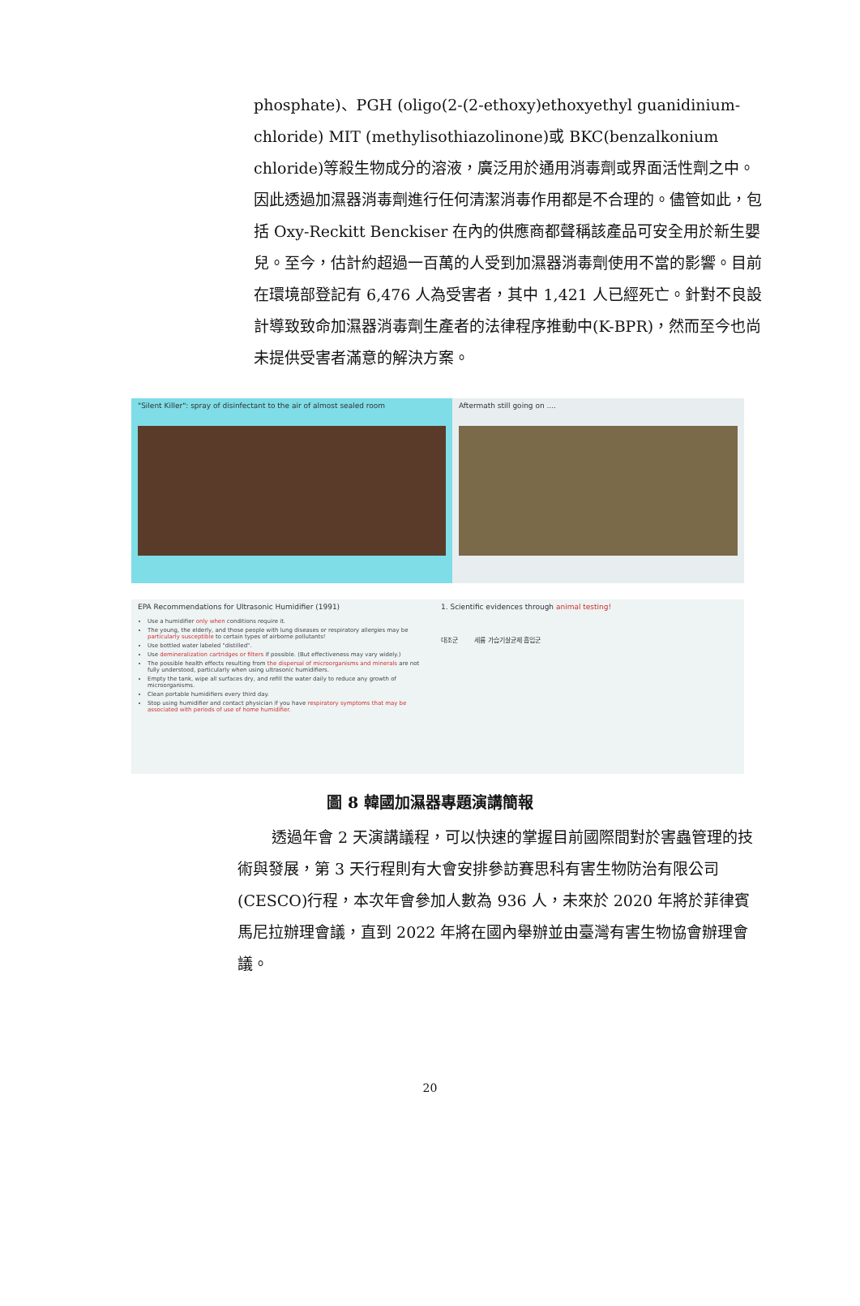phosphate)、PGH (oligo(2-(2-ethoxy)ethoxyethyl guanidinium-chloride) MIT (methylisothiazolinone)或 BKC(benzalkonium chloride)等殺生物成分的溶液，廣泛用於通用消毒劑或界面活性劑之中。因此透過加濕器消毒劑進行任何清潔消毒作用都是不合理的。儘管如此，包括 Oxy-Reckitt Benckiser 在內的供應商都聲稱該產品可安全用於新生嬰兒。至今，估計約超過一百萬的人受到加濕器消毒劑使用不當的影響。目前在環境部登記有 6,476 人為受害者，其中 1,421 人已經死亡。針對不良設計導致致命加濕器消毒劑生產者的法律程序推動中(K-BPR)，然而至今也尚未提供受害者滿意的解決方案。
"Silent Killer": spray of disinfectant to the air of almost sealed room Aftermath still going on ....
EPA Recommendations for Ultrasonic Humidifier (1991)
Use a humidifier only when conditions require it.
The young, the elderly, and those people with lung diseases or respiratory allergies may be particularly susceptible to certain types of airborne pollutants!
Use bottled water labeled "distilled".
Use demineralization cartridges or filters if possible. (But effectiveness may vary widely.)
The possible health effects resulting from the dispersal of microorganisms and minerals are not fully understood, particularly when using ultrasonic humidifiers.
Empty the tank, wipe all surfaces dry, and refill the water daily to reduce any growth of microorganisms.
Clean portable humidifiers every third day.
Stop using humidifier and contact physician if you have respiratory symptoms that may be associated with periods of use of home humidifier.
1. Scientific evidences through animal testing!
대조군 세륨 가습기살균제 흡입군
圖 8 韓國加濕器專題演講簡報
透過年會 2 天演講議程，可以快速的掌握目前國際間對於害蟲管理的技術與發展，第 3 天行程則有大會安排參訪賽思科有害生物防治有限公司(CESCO)行程，本次年會參加人數為 936 人，未來於 2020 年將於菲律賓馬尼拉辦理會議，直到 2022 年將在國內舉辦並由臺灣有害生物協會辦理會議。
20